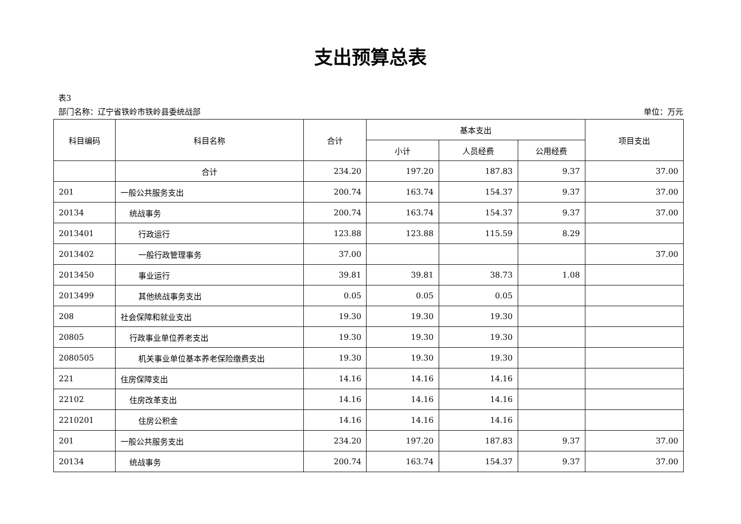支出预算总表
表3
部门名称：辽宁省铁岭市铁岭县委统战部 单位：万元
| 科目编码 | 科目名称 | 合计 | 基本支出 | | | 项目支出 |
| --- | --- | --- | --- | --- | --- | --- |
| | | | 小计 | 人员经费 | 公用经费 | |
| | 合计 | 234.20 | 197.20 | 187.83 | 9.37 | 37.00 |
| 201 | 一般公共服务支出 | 200.74 | 163.74 | 154.37 | 9.37 | 37.00 |
| 20134 | 统战事务 | 200.74 | 163.74 | 154.37 | 9.37 | 37.00 |
| 2013401 | 行政运行 | 123.88 | 123.88 | 115.59 | 8.29 | |
| 2013402 | 一般行政管理事务 | 37.00 | | | | 37.00 |
| 2013450 | 事业运行 | 39.81 | 39.81 | 38.73 | 1.08 | |
| 2013499 | 其他统战事务支出 | 0.05 | 0.05 | 0.05 | | |
| 208 | 社会保障和就业支出 | 19.30 | 19.30 | 19.30 | | |
| 20805 | 行政事业单位养老支出 | 19.30 | 19.30 | 19.30 | | |
| 2080505 | 机关事业单位基本养老保险缴费支出 | 19.30 | 19.30 | 19.30 | | |
| 221 | 住房保障支出 | 14.16 | 14.16 | 14.16 | | |
| 22102 | 住房改革支出 | 14.16 | 14.16 | 14.16 | | |
| 2210201 | 住房公积金 | 14.16 | 14.16 | 14.16 | | |
| 201 | 一般公共服务支出 | 234.20 | 197.20 | 187.83 | 9.37 | 37.00 |
| 20134 | 统战事务 | 200.74 | 163.74 | 154.37 | 9.37 | 37.00 |